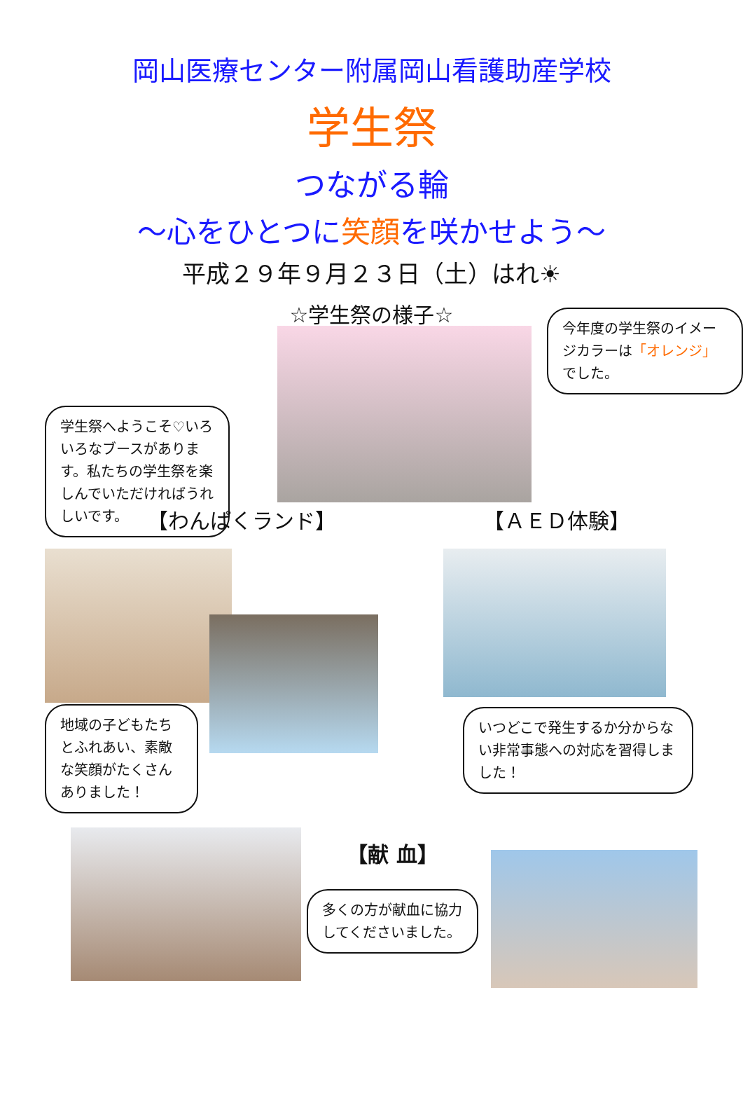岡山医療センター附属岡山看護助産学校
学生祭
つながる輪
～心をひとつに笑顔を咲かせよう～
平成２９年９月２３日（土）はれ☀
☆学生祭の様子☆
学生祭へようこそ♡いろいろなブースがあります。私たちの学生祭を楽しんでいただければうれしいです。
今年度の学生祭のイメージカラーは「オレンジ」でした。
【わんぱくランド】 【ＡＥＤ体験】
地域の子どもたちとふれあい、素敵な笑顔がたくさんありました！
いつどこで発生するか分からない非常事態への対応を習得しました！
【献 血】
多くの方が献血に協力してくださいました。